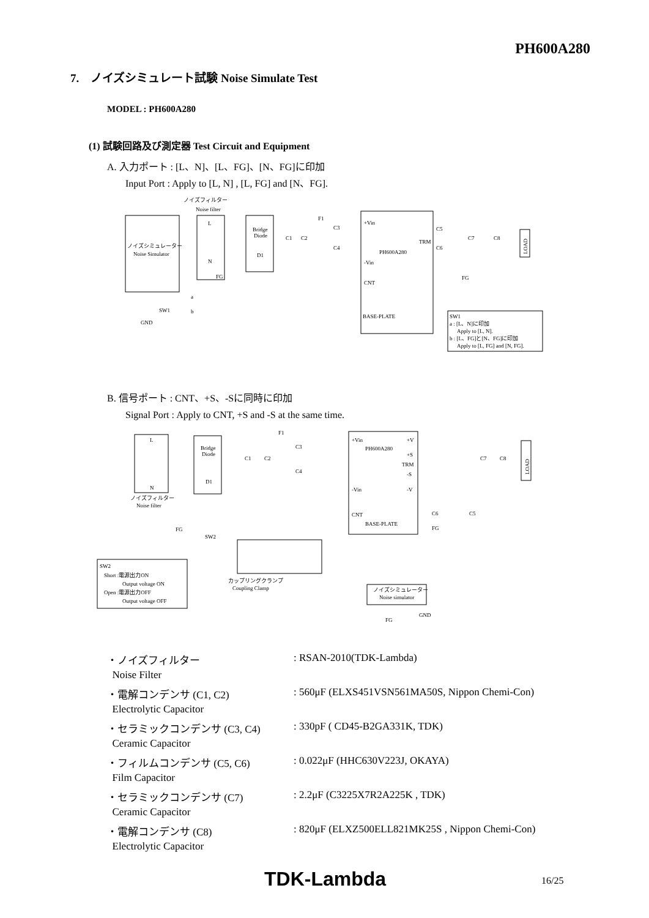PH600A280
7. ノイズシミュレート試験 Noise Simulate Test
MODEL : PH600A280
(1) 試験回路及び測定器 Test Circuit and Equipment
A. 入力ポート : [L、N]、[L、FG]、[N、FG]に印加
Input Port : Apply to [L, N] , [L, FG] and [N、FG].
ノイズシミュレーター
Noise Simulator
ノイズフィルター
Noise filter
L
N
FG
Bridge
Diode
D1
C1
C2
F1
C3
C4
+Vin
-Vin
CNT
PH600A280
BASE-PLATE
TRM
C5
C6
C7
C8
FG
LOAD
SW1
a
b
GND
SW1
a : [L、N]に印加
Apply to [L, N].
b : [L、FG]と[N、FG]に印加
Apply to [L, FG] and [N, FG].
B. 信号ポート : CNT、+S、-Sに同時に印加
Signal Port : Apply to CNT, +S and -S at the same time.
L
N
ノイズフィルター
Noise filter
Bridge
Diode
D1
C1
C2
F1
C3
C4
+Vin
PH600A280
-Vin
CNT
BASE-PLATE
+V
+S
TRM
-S
-V
C6
C5
FG
C7
C8
LOAD
FG
SW2
カップリングクランプ
Coupling Clamp
ノイズシミュレーター
Noise simulator
FG
GND
SW2
Short :電源出力ON
Output voltage ON
Open :電源出力OFF
Output voltage OFF
| ・ノイズフィルター | : RSAN-2010(TDK-Lambda) |
| Noise Filter | |
| ・電解コンデンサ (C1, C2) | : 560μF (ELXS451VSN561MA50S, Nippon Chemi-Con) |
| Electrolytic Capacitor | |
| ・セラミックコンデンサ (C3, C4) | : 330pF ( CD45-B2GA331K, TDK) |
| Ceramic Capacitor | |
| ・フィルムコンデンサ (C5, C6) | : 0.022μF (HHC630V223J, OKAYA) |
| Film Capacitor | |
| ・セラミックコンデンサ (C7) | : 2.2μF (C3225X7R2A225K , TDK) |
| Ceramic Capacitor | |
| ・電解コンデンサ (C8) | : 820μF (ELXZ500ELL821MK25S , Nippon Chemi-Con) |
| Electrolytic Capacitor | |
TDK-Lambda 16/25